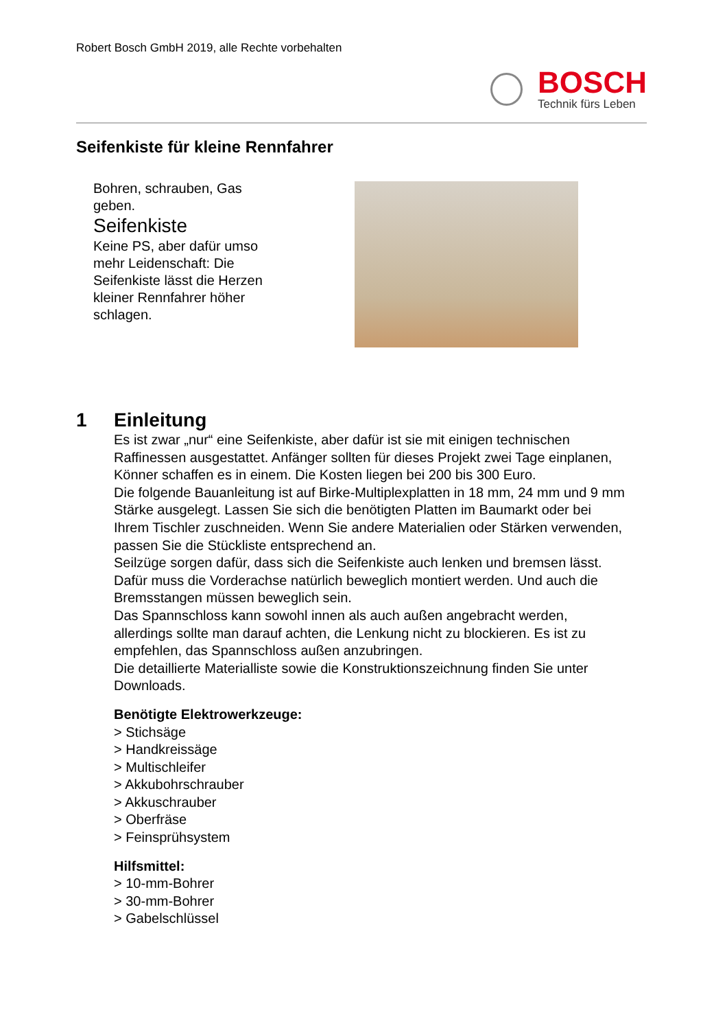Robert Bosch GmbH 2019, alle Rechte vorbehalten
BOSCH
Technik fürs Leben
Seifenkiste für kleine Rennfahrer
Bohren, schrauben, Gas geben.
Seifenkiste
Keine PS, aber dafür umso mehr Leidenschaft: Die Seifenkiste lässt die Herzen kleiner Rennfahrer höher schlagen.
1 Einleitung
Es ist zwar „nur“ eine Seifenkiste, aber dafür ist sie mit einigen technischen Raffinessen ausgestattet. Anfänger sollten für dieses Projekt zwei Tage einplanen, Könner schaffen es in einem. Die Kosten liegen bei 200 bis 300 Euro.
Die folgende Bauanleitung ist auf Birke-Multiplexplatten in 18 mm, 24 mm und 9 mm Stärke ausgelegt. Lassen Sie sich die benötigten Platten im Baumarkt oder bei Ihrem Tischler zuschneiden. Wenn Sie andere Materialien oder Stärken verwenden, passen Sie die Stückliste entsprechend an.
Seilzüge sorgen dafür, dass sich die Seifenkiste auch lenken und bremsen lässt. Dafür muss die Vorderachse natürlich beweglich montiert werden. Und auch die Bremsstangen müssen beweglich sein.
Das Spannschloss kann sowohl innen als auch außen angebracht werden, allerdings sollte man darauf achten, die Lenkung nicht zu blockieren. Es ist zu empfehlen, das Spannschloss außen anzubringen.
Die detaillierte Materialliste sowie die Konstruktionszeichnung finden Sie unter Downloads.
Benötigte Elektrowerkzeuge:
> Stichsäge
> Handkreissäge
> Multischleifer
> Akkubohrschrauber
> Akkuschrauber
> Oberfräse
> Feinsprühsystem
Hilfsmittel:
> 10-mm-Bohrer
> 30-mm-Bohrer
> Gabelschlüssel